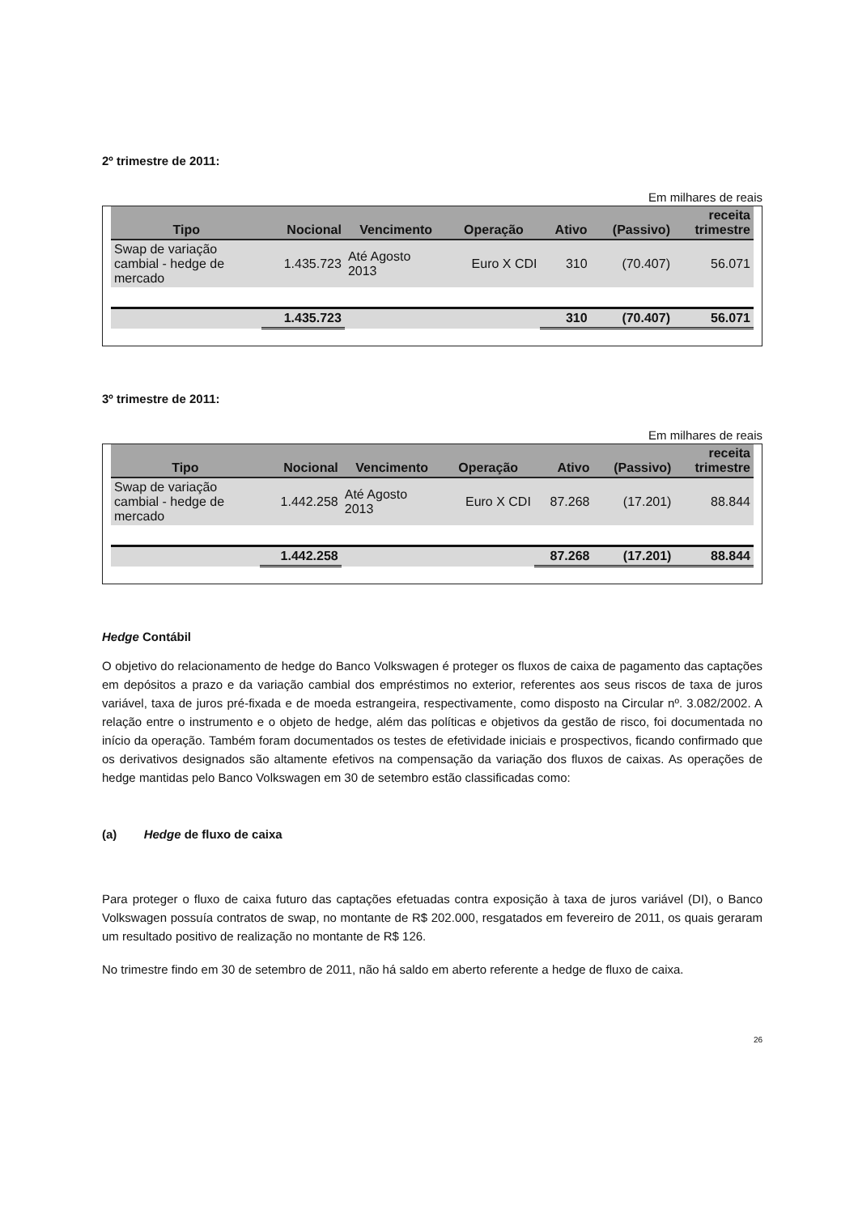2º trimestre de 2011:
Em milhares de reais
| Tipo | Nocional | Vencimento | Operação | Ativo | (Passivo) | receita trimestre |
| --- | --- | --- | --- | --- | --- | --- |
| Swap de variação cambial - hedge de mercado | 1.435.723 | Até Agosto 2013 | Euro X CDI | 310 | (70.407) | 56.071 |
| | 1.435.723 | | | 310 | (70.407) | 56.071 |
3º trimestre de 2011:
Em milhares de reais
| Tipo | Nocional | Vencimento | Operação | Ativo | (Passivo) | receita trimestre |
| --- | --- | --- | --- | --- | --- | --- |
| Swap de variação cambial - hedge de mercado | 1.442.258 | Até Agosto 2013 | Euro X CDI | 87.268 | (17.201) | 88.844 |
| | 1.442.258 | | | 87.268 | (17.201) | 88.844 |
Hedge Contábil
O objetivo do relacionamento de hedge do Banco Volkswagen é proteger os fluxos de caixa de pagamento das captações em depósitos a prazo e da variação cambial dos empréstimos no exterior, referentes aos seus riscos de taxa de juros variável, taxa de juros pré-fixada e de moeda estrangeira, respectivamente, como disposto na Circular nº. 3.082/2002. A relação entre o instrumento e o objeto de hedge, além das políticas e objetivos da gestão de risco, foi documentada no início da operação. Também foram documentados os testes de efetividade iniciais e prospectivos, ficando confirmado que os derivativos designados são altamente efetivos na compensação da variação dos fluxos de caixas. As operações de hedge mantidas pelo Banco Volkswagen em 30 de setembro estão classificadas como:
(a) Hedge de fluxo de caixa
Para proteger o fluxo de caixa futuro das captações efetuadas contra exposição à taxa de juros variável (DI), o Banco Volkswagen possuía contratos de swap, no montante de R$ 202.000, resgatados em fevereiro de 2011, os quais geraram um resultado positivo de realização no montante de R$ 126.
No trimestre findo em 30 de setembro de 2011, não há saldo em aberto referente a hedge de fluxo de caixa.
26